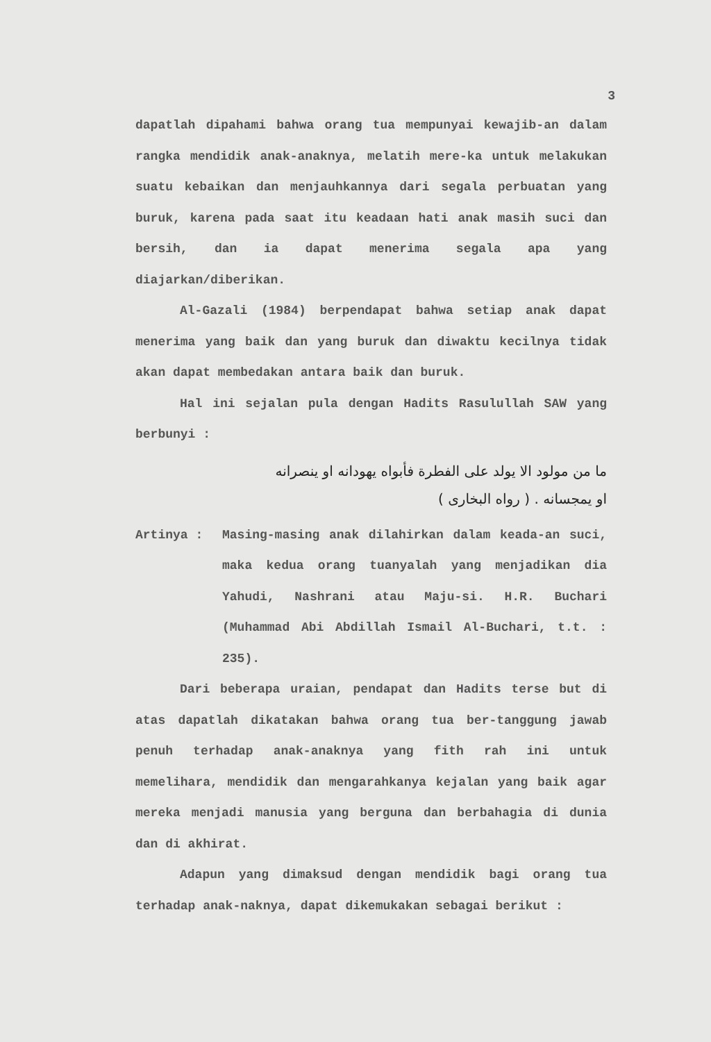3
dapatlah dipahami bahwa orang tua mempunyai kewajib-an dalam rangka mendidik anak-anaknya, melatih mere-ka untuk melakukan suatu kebaikan dan menjauhkannya dari segala perbuatan yang buruk, karena pada saat itu keadaan hati anak masih suci dan bersih, dan ia dapat menerima segala apa yang diajarkan/diberikan.
Al-Gazali (1984) berpendapat bahwa setiap anak dapat menerima yang baik dan yang buruk dan diwaktu kecilnya tidak akan dapat membedakan antara baik dan buruk.
Hal ini sejalan pula dengan Hadits Rasulullah SAW yang berbunyi :
ما من مولود الا يولد على الفطرة فأبواه يهودانه او ينصرانه
او يمجسانه . ( رواه البخارى )
Artinya : Masing-masing anak dilahirkan dalam keada-an suci, maka kedua orang tuanyalah yang menjadikan dia Yahudi, Nashrani atau Maju-si. H.R. Buchari (Muhammad Abi Abdillah Ismail Al-Buchari, t.t. : 235).
Dari beberapa uraian, pendapat dan Hadits terse but di atas dapatlah dikatakan bahwa orang tua ber-tanggung jawab penuh terhadap anak-anaknya yang fith rah ini untuk memelihara, mendidik dan mengarahkanya kejalan yang baik agar mereka menjadi manusia yang berguna dan berbahagia di dunia dan di akhirat.
Adapun yang dimaksud dengan mendidik bagi orang tua terhadap anak-naknya, dapat dikemukakan sebagai berikut :